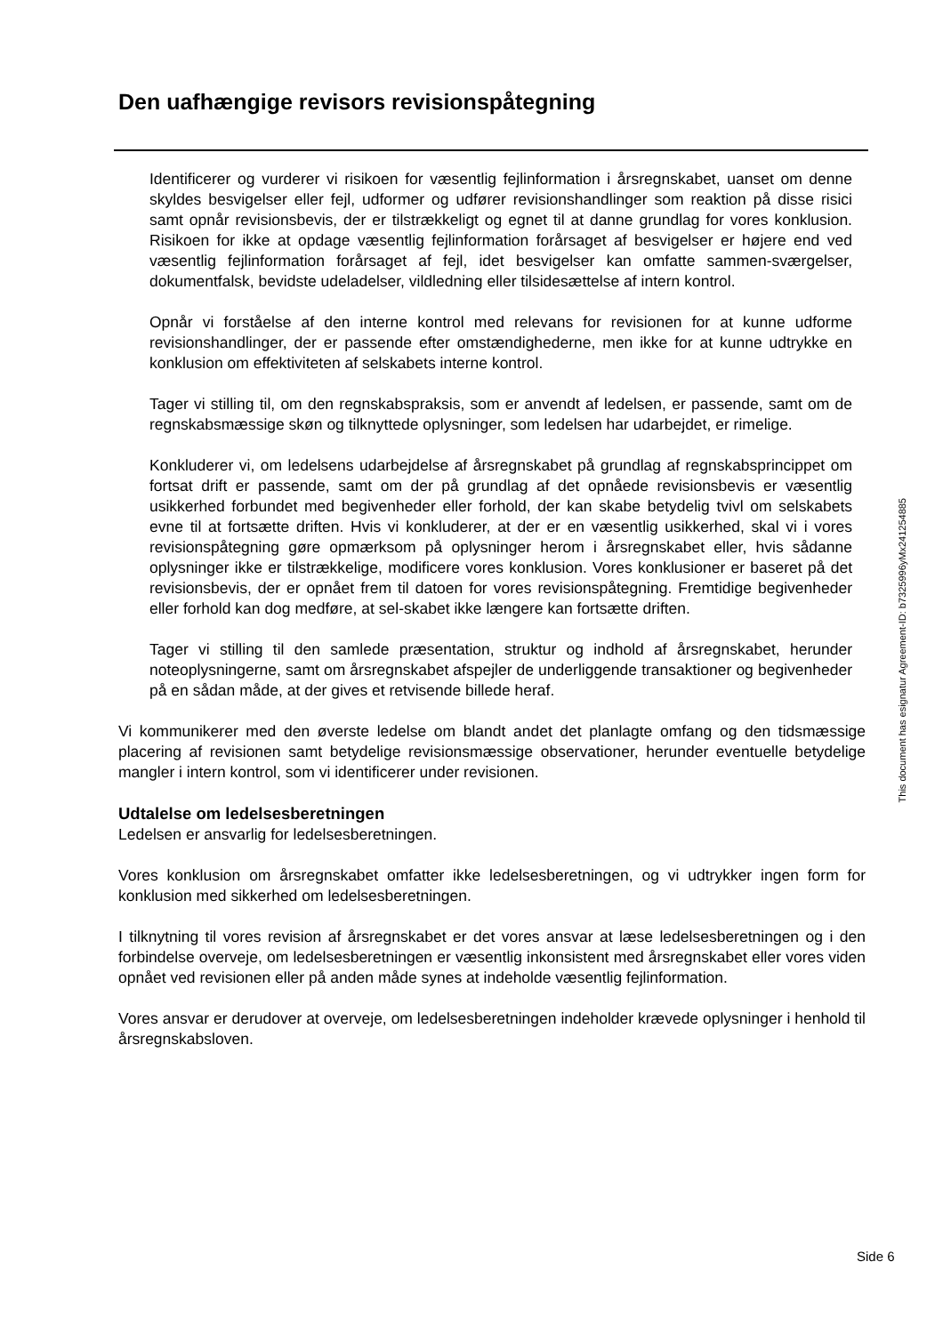Den uafhængige revisors revisionspåtegning
Identificerer og vurderer vi risikoen for væsentlig fejlinformation i årsregnskabet, uanset om denne skyldes besvigelser eller fejl, udformer og udfører revisionshandlinger som reaktion på disse risici samt opnår revisionsbevis, der er tilstrækkeligt og egnet til at danne grundlag for vores konklusion. Risikoen for ikke at opdage væsentlig fejlinformation forårsaget af besvigelser er højere end ved væsentlig fejlinformation forårsaget af fejl, idet besvigelser kan omfatte sammen-sværgelser, dokumentfalsk, bevidste udeladelser, vildledning eller tilsidesættelse af intern kontrol.
Opnår vi forståelse af den interne kontrol med relevans for revisionen for at kunne udforme revisionshandlinger, der er passende efter omstændighederne, men ikke for at kunne udtrykke en konklusion om effektiviteten af selskabets interne kontrol.
Tager vi stilling til, om den regnskabspraksis, som er anvendt af ledelsen, er passende, samt om de regnskabsmæssige skøn og tilknyttede oplysninger, som ledelsen har udarbejdet, er rimelige.
Konkluderer vi, om ledelsens udarbejdelse af årsregnskabet på grundlag af regnskabsprincippet om fortsat drift er passende, samt om der på grundlag af det opnåede revisionsbevis er væsentlig usikkerhed forbundet med begivenheder eller forhold, der kan skabe betydelig tvivl om selskabets evne til at fortsætte driften. Hvis vi konkluderer, at der er en væsentlig usikkerhed, skal vi i vores revisionspåtegning gøre opmærksom på oplysninger herom i årsregnskabet eller, hvis sådanne oplysninger ikke er tilstrækkelige, modificere vores konklusion. Vores konklusioner er baseret på det revisionsbevis, der er opnået frem til datoen for vores revisionspåtegning. Fremtidige begivenheder eller forhold kan dog medføre, at sel-skabet ikke længere kan fortsætte driften.
Tager vi stilling til den samlede præsentation, struktur og indhold af årsregnskabet, herunder noteoplysningerne, samt om årsregnskabet afspejler de underliggende transaktioner og begivenheder på en sådan måde, at der gives et retvisende billede heraf.
Vi kommunikerer med den øverste ledelse om blandt andet det planlagte omfang og den tidsmæssige placering af revisionen samt betydelige revisionsmæssige observationer, herunder eventuelle betydelige mangler i intern kontrol, som vi identificerer under revisionen.
Udtalelse om ledelsesberetningen
Ledelsen er ansvarlig for ledelsesberetningen.
Vores konklusion om årsregnskabet omfatter ikke ledelsesberetningen, og vi udtrykker ingen form for konklusion med sikkerhed om ledelsesberetningen.
I tilknytning til vores revision af årsregnskabet er det vores ansvar at læse ledelsesberetningen og i den forbindelse overveje, om ledelsesberetningen er væsentlig inkonsistent med årsregnskabet eller vores viden opnået ved revisionen eller på anden måde synes at indeholde væsentlig fejlinformation.
Vores ansvar er derudover at overveje, om ledelsesberetningen indeholder krævede oplysninger i henhold til årsregnskabsloven.
This document has esignatur Agreement-ID: b7325996yMx241254885
Side 6